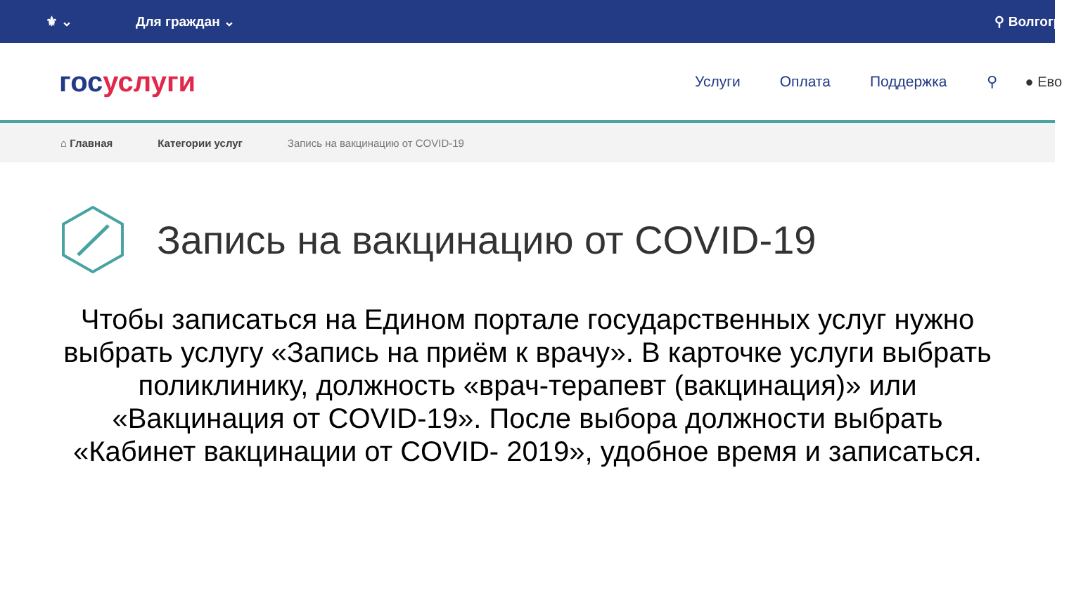⚜ ⌄ Для граждан ⌄ ⚲ Волгогра
госуслуги
Услуги Оплата Поддержка ⚲ ● Ево
⌂ Главная Категории услуг Запись на вакцинацию от COVID-19
Запись на вакцинацию от COVID-19
Чтобы записаться на Едином портале государственных услуг нужно выбрать услугу «Запись на приём к врачу». В карточке услуги выбрать поликлинику, должность «врач-терапевт (вакцинация)» или «Вакцинация от COVID-19». После выбора должности выбрать «Кабинет вакцинации от COVID- 2019», удобное время и записаться.